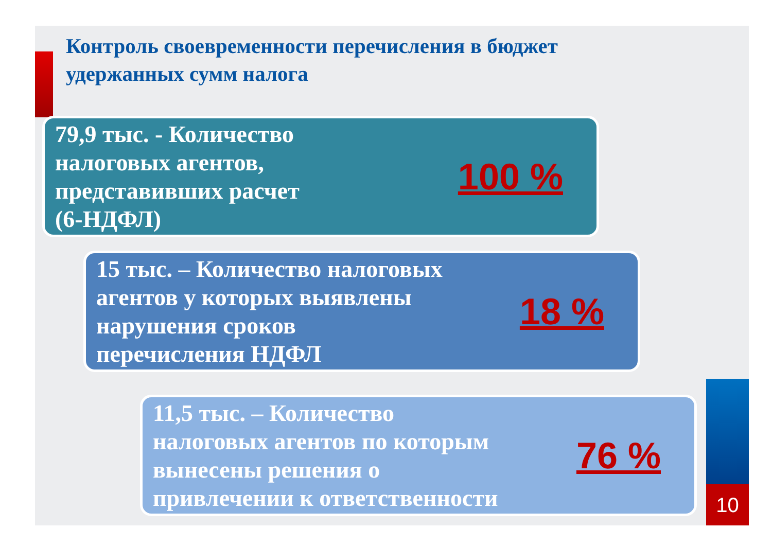Контроль своевременности перечисления в бюджет
удержанных сумм налога
79,9 тыс. - Количество
налоговых агентов,
представивших расчет
(6-НДФЛ)
100 %
15 тыс. – Количество налоговых
агентов у которых выявлены
нарушения сроков
перечисления НДФЛ
18 %
11,5 тыс. – Количество
налоговых агентов по которым
вынесены решения о
привлечении к ответственности
76 %
10